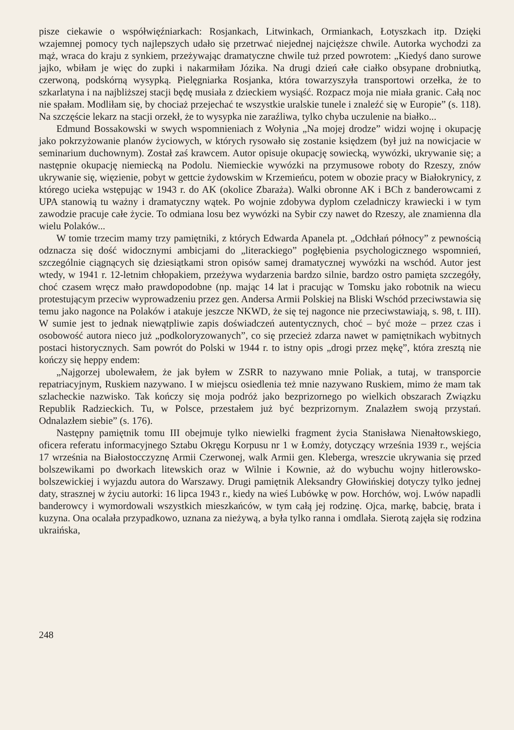pisze ciekawie o współwięźniarkach: Rosjankach, Litwinkach, Ormiankach, Łotyszkach itp. Dzięki wzajemnej pomocy tych najlepszych udało się przetrwać niejednej najcięższe chwile. Autorka wychodzi za mąż, wraca do kraju z synkiem, przeżywając dramatyczne chwile tuż przed powrotem: „Kiedyś dano surowe jajko, wbiłam je więc do zupki i nakarmiłam Józika. Na drugi dzień całe ciałko obsypane drobniutką, czerwoną, podskórną wysypką. Pielęgniarka Rosjanka, która towarzyszyła transportowi orzełka, że to szkarlatyna i na najbliższej stacji będę musiała z dzieckiem wysiąść. Rozpacz moja nie miała granic. Całą noc nie spałam. Modliłam się, by chociaż przejechać te wszystkie uralskie tunele i znaleźć się w Europie” (s. 118). Na szczęście lekarz na stacji orzekł, że to wysypka nie zaraźliwa, tylko chyba uczulenie na białko...
Edmund Bossakowski w swych wspomnieniach z Wołynia „Na mojej drodze” widzi wojnę i okupację jako pokrzyżowanie planów życiowych, w których rysowało się zostanie księdzem (był już na nowicjacie w seminarium duchownym). Został zaś krawcem. Autor opisuje okupację sowiecką, wywózki, ukrywanie się; a następnie okupację niemiecką na Podolu. Niemieckie wywózki na przymusowe roboty do Rzeszy, znów ukrywanie się, więzienie, pobyt w gettcie żydowskim w Krzemieńcu, potem w obozie pracy w Białokrynicy, z którego ucieka wstępując w 1943 r. do AK (okolice Zbaraża). Walki obronne AK i BCh z banderowcami z UPA stanowią tu ważny i dramatyczny wątek. Po wojnie zdobywa dyplom czeladniczy krawiecki i w tym zawodzie pracuje całe życie. To odmiana losu bez wywózki na Sybir czy nawet do Rzeszy, ale znamienna dla wielu Polaków...
W tomie trzecim mamy trzy pamiętniki, z których Edwarda Apanela pt. „Odchłań północy” z pewnością odznacza się dość widocznymi ambicjami do „literackiego” pogłębienia psychologicznego wspomnień, szczególnie ciągnących się dziesiątkami stron opisów samej dramatycznej wywózki na wschód. Autor jest wtedy, w 1941 r. 12-letnim chłopakiem, przeżywa wydarzenia bardzo silnie, bardzo ostro pamięta szczegóły, choć czasem wręcz mało prawdopodobne (np. mając 14 lat i pracując w Tomsku jako robotnik na wiecu protestującym przeciw wyprowadzeniu przez gen. Andersa Armii Polskiej na Bliski Wschód przeciwstawia się temu jako nagonce na Polaków i atakuje jeszcze NKWD, że się tej nagonce nie przeciwstawiają, s. 98, t. III). W sumie jest to jednak niewątpliwie zapis doświadczeń autentycznych, choć – być może – przez czas i osobowość autora nieco już „podkoloryzowanych”, co się przecież zdarza nawet w pamiętnikach wybitnych postaci historycznych. Sam powrót do Polski w 1944 r. to istny opis „drogi przez mękę”, która zresztą nie kończy się heppy endem:
„Najgorzej ubolewałem, że jak byłem w ZSRR to nazywano mnie Poliak, a tutaj, w transporcie repatriacyjnym, Ruskiem nazywano. I w miejscu osiedlenia też mnie nazywano Ruskiem, mimo że mam tak szlacheckie nazwisko. Tak kończy się moja podróż jako bezprizornego po wielkich obszarach Związku Republik Radzieckich. Tu, w Polsce, przestałem już być bezprizornym. Znalazłem swoją przystań. Odnalazłem siebie” (s. 176).
Następny pamiętnik tomu III obejmuje tylko niewielki fragment życia Stanisława Nienałtowskiego, oficera referatu informacyjnego Sztabu Okręgu Korpusu nr 1 w Łomży, dotyczący września 1939 r., wejścia 17 września na Białostocczyznę Armii Czerwonej, walk Armii gen. Kleberga, wreszcie ukrywania się przed bolszewikami po dworkach litewskich oraz w Wilnie i Kownie, aż do wybuchu wojny hitlerowsko-bolszewickiej i wyjazdu autora do Warszawy. Drugi pamiętnik Aleksandry Głowińskiej dotyczy tylko jednej daty, strasznej w życiu autorki: 16 lipca 1943 r., kiedy na wieś Lubówkę w pow. Horchów, woj. Lwów napadli banderowcy i wymordowali wszystkich mieszkańców, w tym całą jej rodzinę. Ojca, markę, babcię, brata i kuzyna. Ona ocalała przypadkowo, uznana za nieżywą, a była tylko ranna i omdlała. Sierotą zajęła się rodzina ukraińska,
248